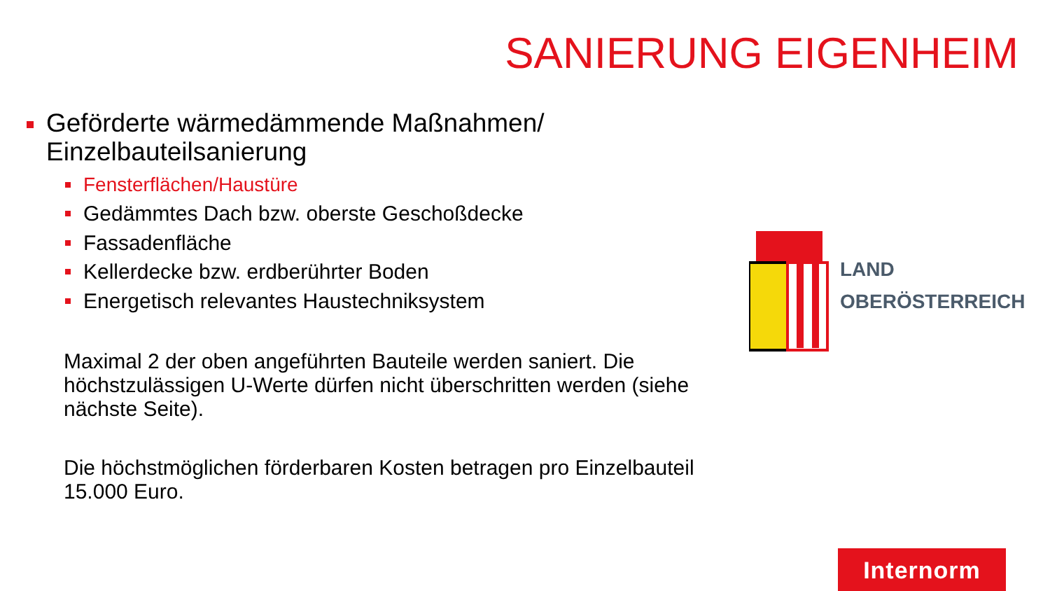SANIERUNG EIGENHEIM
Geförderte wärmedämmende Maßnahmen/
Einzelbauteilsanierung
Fensterflächen/Haustüre
Gedämmtes Dach bzw. oberste Geschoßdecke
Fassadenfläche
Kellerdecke bzw. erdberührter Boden
Energetisch relevantes Haustechniksystem
Maximal 2 der oben angeführten Bauteile werden saniert. Die höchstzulässigen U-Werte dürfen nicht überschritten werden (siehe nächste Seite).
Die höchstmöglichen förderbaren Kosten betragen pro Einzelbauteil 15.000 Euro.
LAND
OBERÖSTERREICH
Internorm